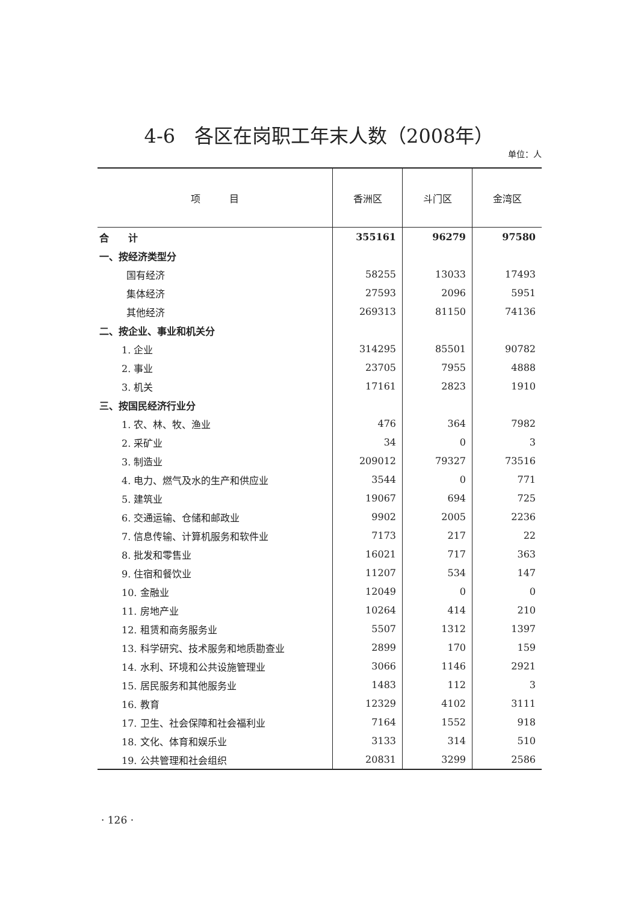4-6　各区在岗职工年末人数（2008年）
单位：人
| 项 目 | 香洲区 | 斗门区 | 金湾区 |
| --- | --- | --- | --- |
| 合 计 | 355161 | 96279 | 97580 |
| 一、按经济类型分 | | | |
| 国有经济 | 58255 | 13033 | 17493 |
| 集体经济 | 27593 | 2096 | 5951 |
| 其他经济 | 269313 | 81150 | 74136 |
| 二、按企业、事业和机关分 | | | |
| 1. 企业 | 314295 | 85501 | 90782 |
| 2. 事业 | 23705 | 7955 | 4888 |
| 3. 机关 | 17161 | 2823 | 1910 |
| 三、按国民经济行业分 | | | |
| 1. 农、林、牧、渔业 | 476 | 364 | 7982 |
| 2. 采矿业 | 34 | 0 | 3 |
| 3. 制造业 | 209012 | 79327 | 73516 |
| 4. 电力、燃气及水的生产和供应业 | 3544 | 0 | 771 |
| 5. 建筑业 | 19067 | 694 | 725 |
| 6. 交通运输、仓储和邮政业 | 9902 | 2005 | 2236 |
| 7. 信息传输、计算机服务和软件业 | 7173 | 217 | 22 |
| 8. 批发和零售业 | 16021 | 717 | 363 |
| 9. 住宿和餐饮业 | 11207 | 534 | 147 |
| 10. 金融业 | 12049 | 0 | 0 |
| 11. 房地产业 | 10264 | 414 | 210 |
| 12. 租赁和商务服务业 | 5507 | 1312 | 1397 |
| 13. 科学研究、技术服务和地质勘查业 | 2899 | 170 | 159 |
| 14. 水利、环境和公共设施管理业 | 3066 | 1146 | 2921 |
| 15. 居民服务和其他服务业 | 1483 | 112 | 3 |
| 16. 教育 | 12329 | 4102 | 3111 |
| 17. 卫生、社会保障和社会福利业 | 7164 | 1552 | 918 |
| 18. 文化、体育和娱乐业 | 3133 | 314 | 510 |
| 19. 公共管理和社会组织 | 20831 | 3299 | 2586 |
· 126 ·